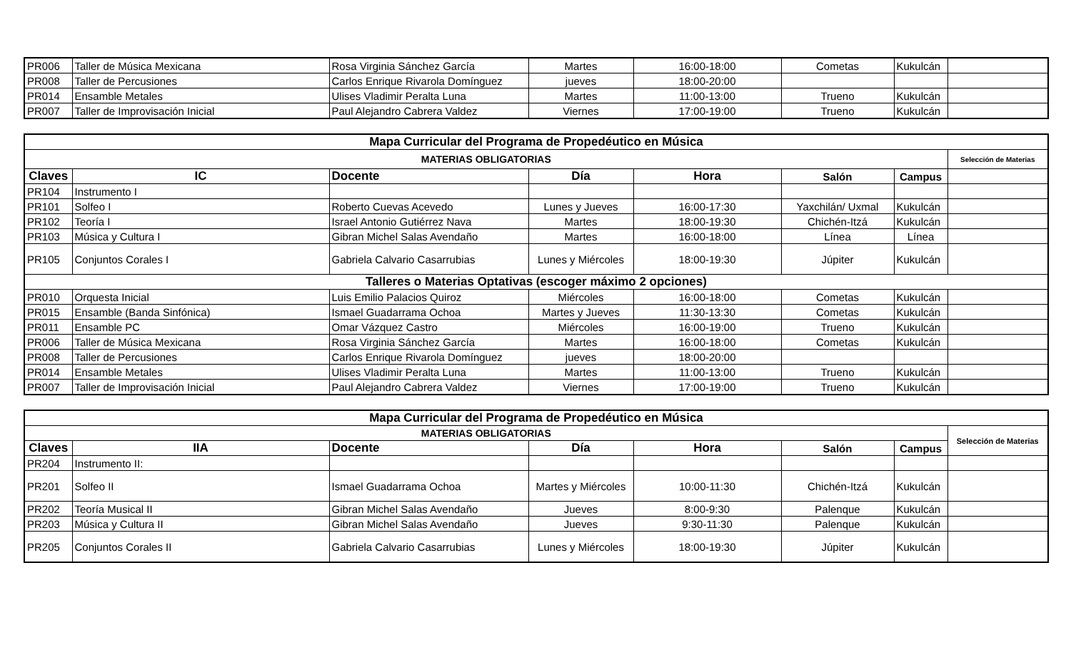| PR006 | Taller de Música Mexicana | Rosa Virginia Sánchez García | Martes | 16:00-18:00 | Cometas | Kukulcán | |
| PR008 | Taller de Percusiones | Carlos Enrique Rivarola Domínguez | jueves | 18:00-20:00 | | | |
| PR014 | Ensamble Metales | Ulises Vladimir Peralta Luna | Martes | 11:00-13:00 | Trueno | Kukulcán | |
| PR007 | Taller de Improvisación Inicial | Paul Alejandro Cabrera Valdez | Viernes | 17:00-19:00 | Trueno | Kukulcán | |
| Mapa Curricular del Programa de Propedéutico en Música | | | | | | | |
| MATERIAS OBLIGATORIAS | | | | | | | Selección de Materias |
| Claves | IC | Docente | Día | Hora | Salón | Campus | |
| PR104 | Instrumento I | | | | | | |
| PR101 | Solfeo I | Roberto Cuevas Acevedo | Lunes y Jueves | 16:00-17:30 | Yaxchilán/ Uxmal | Kukulcán | |
| PR102 | Teoría I | Israel Antonio Gutiérrez Nava | Martes | 18:00-19:30 | Chichén-Itzá | Kukulcán | |
| PR103 | Música y Cultura I | Gibran Michel Salas Avendaño | Martes | 16:00-18:00 | Línea | Línea | |
| PR105 | Conjuntos Corales I | Gabriela Calvario Casarrubias | Lunes y Miércoles | 18:00-19:30 | Júpiter | Kukulcán | |
| Talleres o Materias Optativas (escoger máximo 2 opciones) | | | | | | | |
| PR010 | Orquesta Inicial | Luis Emilio Palacios Quiroz | Miércoles | 16:00-18:00 | Cometas | Kukulcán | |
| PR015 | Ensamble (Banda Sinfónica) | Ismael Guadarrama Ochoa | Martes y Jueves | 11:30-13:30 | Cometas | Kukulcán | |
| PR011 | Ensamble PC | Omar Vázquez Castro | Miércoles | 16:00-19:00 | Trueno | Kukulcán | |
| PR006 | Taller de Música Mexicana | Rosa Virginia Sánchez García | Martes | 16:00-18:00 | Cometas | Kukulcán | |
| PR008 | Taller de Percusiones | Carlos Enrique Rivarola Domínguez | jueves | 18:00-20:00 | | | |
| PR014 | Ensamble Metales | Ulises Vladimir Peralta Luna | Martes | 11:00-13:00 | Trueno | Kukulcán | |
| PR007 | Taller de Improvisación Inicial | Paul Alejandro Cabrera Valdez | Viernes | 17:00-19:00 | Trueno | Kukulcán | |
| Mapa Curricular del Programa de Propedéutico en Música | | | | | | | |
| MATERIAS OBLIGATORIAS | | | | | | | Selección de Materias |
| Claves | IIA | Docente | Día | Hora | Salón | Campus | |
| PR204 | Instrumento II: | | | | | | |
| PR201 | Solfeo II | Ismael Guadarrama Ochoa | Martes y Miércoles | 10:00-11:30 | Chichén-Itzá | Kukulcán | |
| PR202 | Teoría Musical II | Gibran Michel Salas Avendaño | Jueves | 8:00-9:30 | Palenque | Kukulcán | |
| PR203 | Música y Cultura II | Gibran Michel Salas Avendaño | Jueves | 9:30-11:30 | Palenque | Kukulcán | |
| PR205 | Conjuntos Corales II | Gabriela Calvario Casarrubias | Lunes y Miércoles | 18:00-19:30 | Júpiter | Kukulcán | |